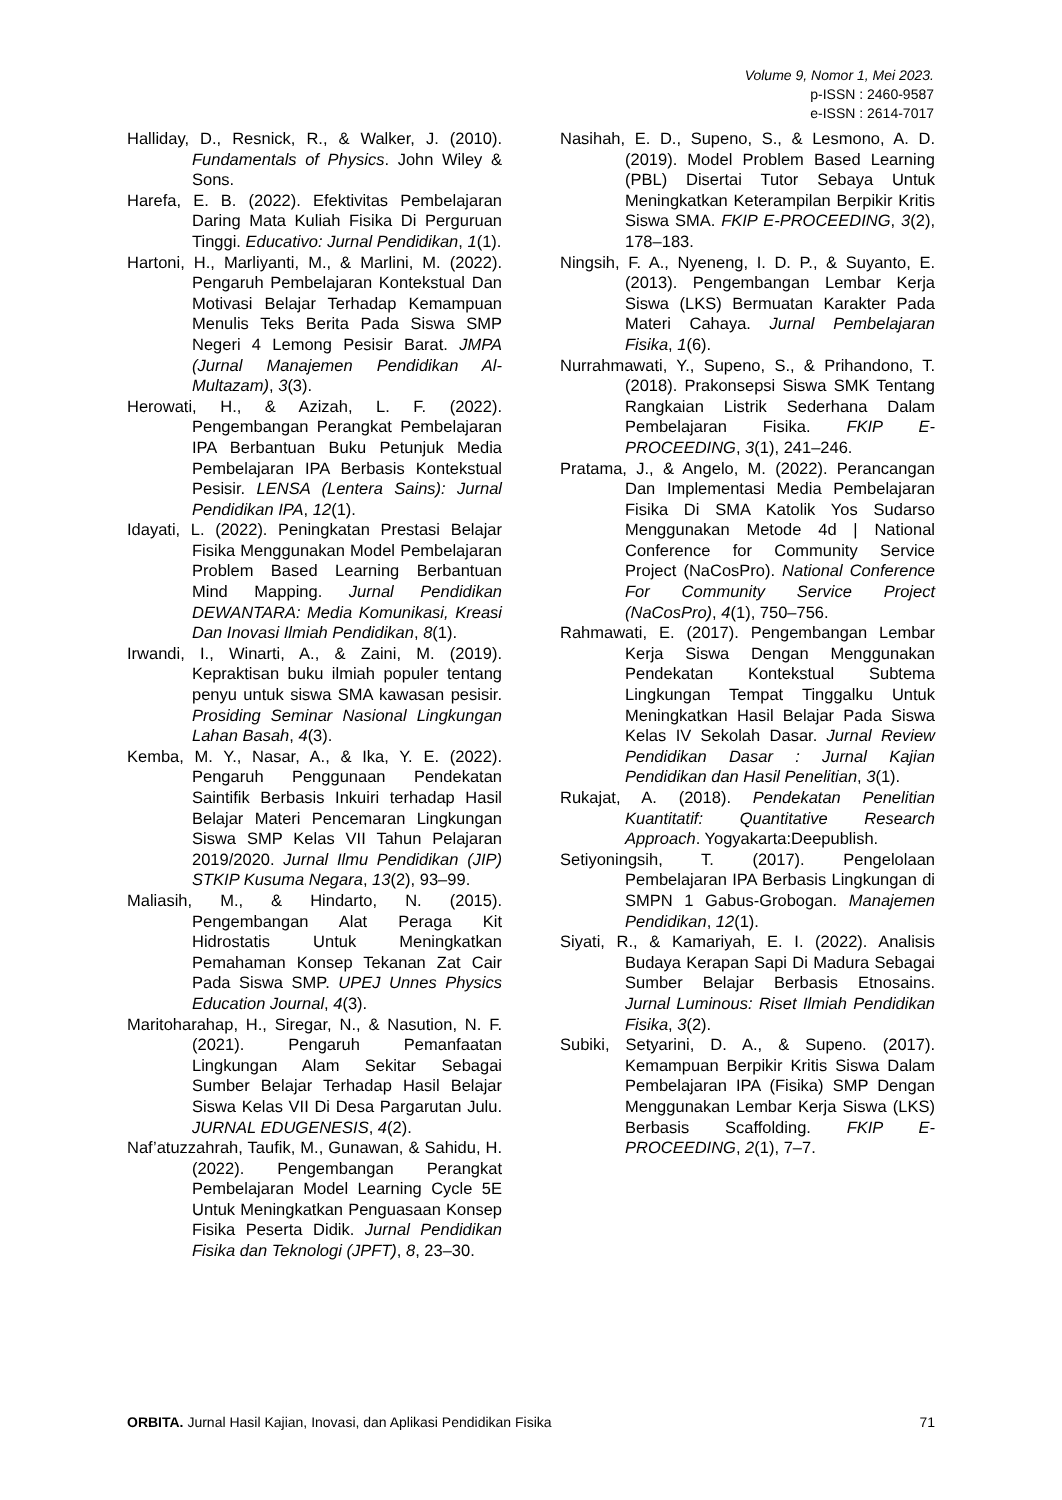Volume 9, Nomor 1, Mei 2023.
p-ISSN : 2460-9587
e-ISSN : 2614-7017
Halliday, D., Resnick, R., & Walker, J. (2010). Fundamentals of Physics. John Wiley & Sons.
Harefa, E. B. (2022). Efektivitas Pembelajaran Daring Mata Kuliah Fisika Di Perguruan Tinggi. Educativo: Jurnal Pendidikan, 1(1).
Hartoni, H., Marliyanti, M., & Marlini, M. (2022). Pengaruh Pembelajaran Kontekstual Dan Motivasi Belajar Terhadap Kemampuan Menulis Teks Berita Pada Siswa SMP Negeri 4 Lemong Pesisir Barat. JMPA (Jurnal Manajemen Pendidikan Al-Multazam), 3(3).
Herowati, H., & Azizah, L. F. (2022). Pengembangan Perangkat Pembelajaran IPA Berbantuan Buku Petunjuk Media Pembelajaran IPA Berbasis Kontekstual Pesisir. LENSA (Lentera Sains): Jurnal Pendidikan IPA, 12(1).
Idayati, L. (2022). Peningkatan Prestasi Belajar Fisika Menggunakan Model Pembelajaran Problem Based Learning Berbantuan Mind Mapping. Jurnal Pendidikan DEWANTARA: Media Komunikasi, Kreasi Dan Inovasi Ilmiah Pendidikan, 8(1).
Irwandi, I., Winarti, A., & Zaini, M. (2019). Kepraktisan buku ilmiah populer tentang penyu untuk siswa SMA kawasan pesisir. Prosiding Seminar Nasional Lingkungan Lahan Basah, 4(3).
Kemba, M. Y., Nasar, A., & Ika, Y. E. (2022). Pengaruh Penggunaan Pendekatan Saintifik Berbasis Inkuiri terhadap Hasil Belajar Materi Pencemaran Lingkungan Siswa SMP Kelas VII Tahun Pelajaran 2019/2020. Jurnal Ilmu Pendidikan (JIP) STKIP Kusuma Negara, 13(2), 93–99.
Maliasih, M., & Hindarto, N. (2015). Pengembangan Alat Peraga Kit Hidrostatis Untuk Meningkatkan Pemahaman Konsep Tekanan Zat Cair Pada Siswa SMP. UPEJ Unnes Physics Education Journal, 4(3).
Maritoharahap, H., Siregar, N., & Nasution, N. F. (2021). Pengaruh Pemanfaatan Lingkungan Alam Sekitar Sebagai Sumber Belajar Terhadap Hasil Belajar Siswa Kelas VII Di Desa Pargarutan Julu. JURNAL EDUGENESIS, 4(2).
Naf’atuzzahrah, Taufik, M., Gunawan, & Sahidu, H. (2022). Pengembangan Perangkat Pembelajaran Model Learning Cycle 5E Untuk Meningkatkan Penguasaan Konsep Fisika Peserta Didik. Jurnal Pendidikan Fisika dan Teknologi (JPFT), 8, 23–30.
Nasihah, E. D., Supeno, S., & Lesmono, A. D. (2019). Model Problem Based Learning (PBL) Disertai Tutor Sebaya Untuk Meningkatkan Keterampilan Berpikir Kritis Siswa SMA. FKIP E-PROCEEDING, 3(2), 178–183.
Ningsih, F. A., Nyeneng, I. D. P., & Suyanto, E. (2013). Pengembangan Lembar Kerja Siswa (LKS) Bermuatan Karakter Pada Materi Cahaya. Jurnal Pembelajaran Fisika, 1(6).
Nurrahmawati, Y., Supeno, S., & Prihandono, T. (2018). Prakonsepsi Siswa SMK Tentang Rangkaian Listrik Sederhana Dalam Pembelajaran Fisika. FKIP E-PROCEEDING, 3(1), 241–246.
Pratama, J., & Angelo, M. (2022). Perancangan Dan Implementasi Media Pembelajaran Fisika Di SMA Katolik Yos Sudarso Menggunakan Metode 4d | National Conference for Community Service Project (NaCosPro). National Conference For Community Service Project (NaCosPro), 4(1), 750–756.
Rahmawati, E. (2017). Pengembangan Lembar Kerja Siswa Dengan Menggunakan Pendekatan Kontekstual Subtema Lingkungan Tempat Tinggalku Untuk Meningkatkan Hasil Belajar Pada Siswa Kelas IV Sekolah Dasar. Jurnal Review Pendidikan Dasar : Jurnal Kajian Pendidikan dan Hasil Penelitian, 3(1).
Rukajat, A. (2018). Pendekatan Penelitian Kuantitatif: Quantitative Research Approach. Yogyakarta:Deepublish.
Setiyoningsih, T. (2017). Pengelolaan Pembelajaran IPA Berbasis Lingkungan di SMPN 1 Gabus-Grobogan. Manajemen Pendidikan, 12(1).
Siyati, R., & Kamariyah, E. I. (2022). Analisis Budaya Kerapan Sapi Di Madura Sebagai Sumber Belajar Berbasis Etnosains. Jurnal Luminous: Riset Ilmiah Pendidikan Fisika, 3(2).
Subiki, Setyarini, D. A., & Supeno. (2017). Kemampuan Berpikir Kritis Siswa Dalam Pembelajaran IPA (Fisika) SMP Dengan Menggunakan Lembar Kerja Siswa (LKS) Berbasis Scaffolding. FKIP E-PROCEEDING, 2(1), 7–7.
ORBITA. Jurnal Hasil Kajian, Inovasi, dan Aplikasi Pendidikan Fisika 71